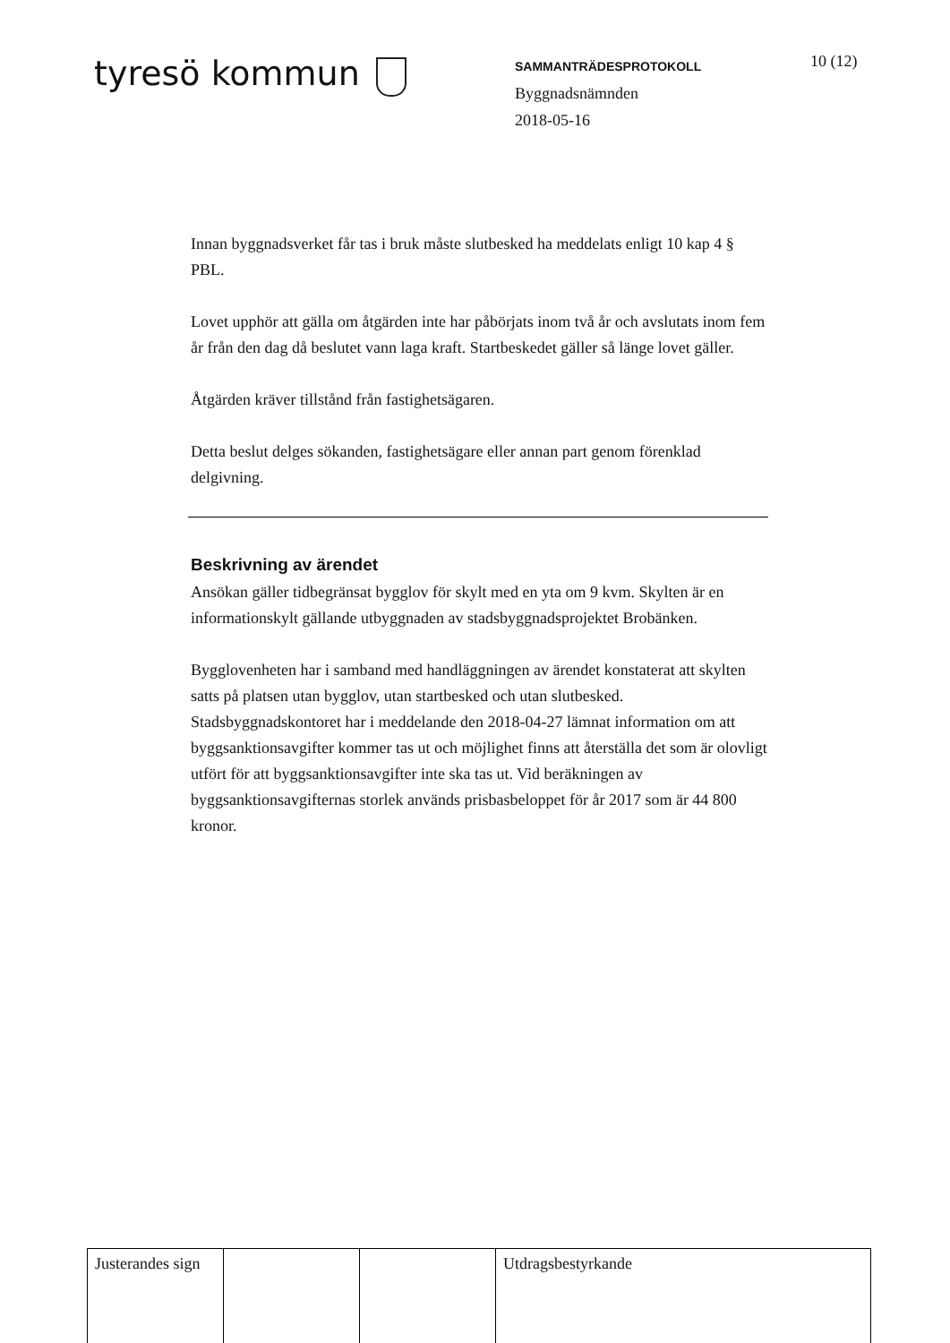tyresö kommun
SAMMANTRÄDESPROTOKOLL
Byggnadsnämnden
2018-05-16
10 (12)
Innan byggnadsverket får tas i bruk måste slutbesked ha meddelats enligt 10 kap 4 § PBL.
Lovet upphör att gälla om åtgärden inte har påbörjats inom två år och avslutats inom fem år från den dag då beslutet vann laga kraft. Startbeskedet gäller så länge lovet gäller.
Åtgärden kräver tillstånd från fastighetsägaren.
Detta beslut delges sökanden, fastighetsägare eller annan part genom förenklad delgivning.
Beskrivning av ärendet
Ansökan gäller tidbegränsat bygglov för skylt med en yta om 9 kvm. Skylten är en informationskylt gällande utbyggnaden av stadsbyggnadsprojektet Brobänken.
Bygglovenheten har i samband med handläggningen av ärendet konstaterat att skylten satts på platsen utan bygglov, utan startbesked och utan slutbesked. Stadsbyggnadskontoret har i meddelande den 2018-04-27 lämnat information om att byggsanktionsavgifter kommer tas ut och möjlighet finns att återställa det som är olovligt utfört för att byggsanktionsavgifter inte ska tas ut. Vid beräkningen av byggsanktionsavgifternas storlek används prisbasbeloppet för år 2017 som är 44 800 kronor.
| Justerandes sign | | | Utdragsbestyrkande |